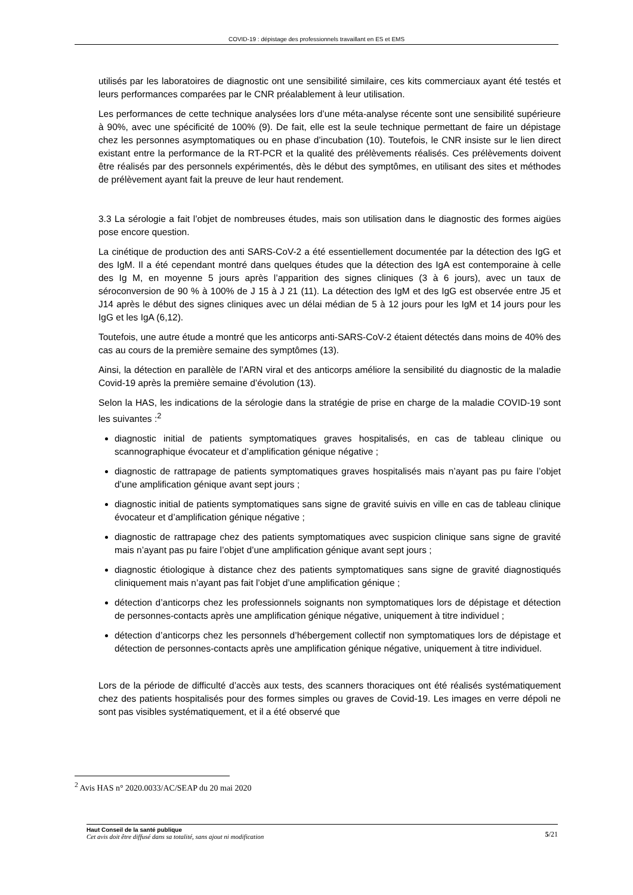COVID-19 : dépistage des professionnels travaillant en ES et EMS
utilisés par les laboratoires de diagnostic ont une sensibilité similaire, ces kits commerciaux ayant été testés et leurs performances comparées par le CNR préalablement à leur utilisation.
Les performances de cette technique analysées lors d’une méta-analyse récente sont une sensibilité supérieure à 90%, avec une spécificité de 100% (9). De fait, elle est la seule technique permettant de faire un dépistage chez les personnes asymptomatiques ou en phase d’incubation (10). Toutefois, le CNR insiste sur le lien direct existant entre la performance de la RT-PCR et la qualité des prélèvements réalisés. Ces prélèvements doivent être réalisés par des personnels expérimentés, dès le début des symptômes, en utilisant des sites et méthodes de prélèvement ayant fait la preuve de leur haut rendement.
3.3 La sérologie
a fait l’objet de nombreuses études, mais son utilisation dans le diagnostic des formes aigües pose encore question.
La cinétique de production des anti SARS-CoV-2 a été essentiellement documentée par la détection des IgG et des IgM. Il a été cependant montré dans quelques études que la détection des IgA est contemporaine à celle des Ig M, en moyenne 5 jours après l’apparition des signes cliniques (3 à 6 jours), avec un taux de séroconversion de 90 % à 100% de J 15 à J 21 (11). La détection des IgM et des IgG est observée entre J5 et J14 après le début des signes cliniques avec un délai médian de 5 à 12 jours pour les IgM et 14 jours pour les IgG et les IgA (6,12).
Toutefois, une autre étude a montré que les anticorps anti-SARS-CoV-2 étaient détectés dans moins de 40% des cas au cours de la première semaine des symptômes (13).
Ainsi, la détection en parallèle de l’ARN viral et des anticorps améliore la sensibilité du diagnostic de la maladie Covid-19 après la première semaine d’évolution (13).
Selon la HAS, les indications de la sérologie dans la stratégie de prise en charge de la maladie COVID-19 sont les suivantes :<sup>2</sup>
diagnostic initial de patients symptomatiques graves hospitalisés, en cas de tableau clinique ou scannographique évocateur et d’amplification génique négative ;
diagnostic de rattrapage de patients symptomatiques graves hospitalisés mais n’ayant pas pu faire l’objet d’une amplification génique avant sept jours ;
diagnostic initial de patients symptomatiques sans signe de gravité suivis en ville en cas de tableau clinique évocateur et d’amplification génique négative ;
diagnostic de rattrapage chez des patients symptomatiques avec suspicion clinique sans signe de gravité mais n’ayant pas pu faire l’objet d’une amplification génique avant sept jours ;
diagnostic étiologique à distance chez des patients symptomatiques sans signe de gravité diagnostiqués cliniquement mais n’ayant pas fait l’objet d’une amplification génique ;
détection d’anticorps chez les professionnels soignants non symptomatiques lors de dépistage et détection de personnes-contacts après une amplification génique négative, uniquement à titre individuel ;
détection d’anticorps chez les personnels d’hébergement collectif non symptomatiques lors de dépistage et détection de personnes-contacts après une amplification génique négative, uniquement à titre individuel.
Lors de la période de difficulté d’accès aux tests, des scanners thoraciques ont été réalisés systématiquement chez des patients hospitalisés pour des formes simples ou graves de Covid-19. Les images en verre dépoli ne sont pas visibles systématiquement, et il a été observé que
<sup>2</sup> Avis HAS n° 2020.0033/AC/SEAP du 20 mai 2020
Haut Conseil de la santé publique
Cet avis doit être diffusé dans sa totalité, sans ajout ni modification
5/21